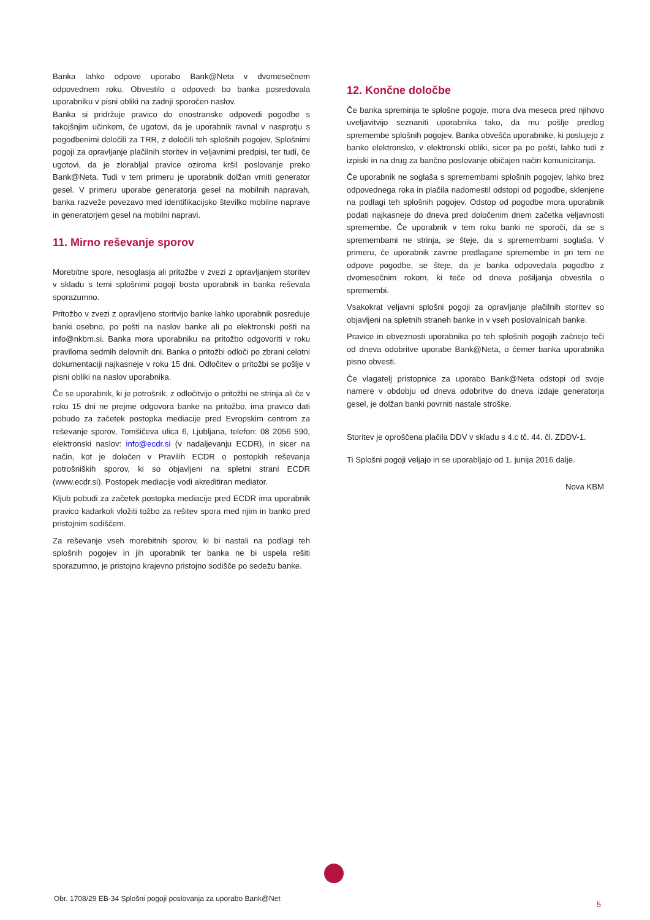Banka lahko odpove uporabo Bank@Neta v dvomesečnem odpovednem roku. Obvestilo o odpovedi bo banka posredovala uporabniku v pisni obliki na zadnji sporočen naslov.
Banka si pridržuje pravico do enostranske odpovedi pogodbe s takojšnjim učinkom, če ugotovi, da je uporabnik ravnal v nasprotju s pogodbenimi določili za TRR, z določili teh splošnih pogojev, Splošnimi pogoji za opravljanje plačilnih storitev in veljavnimi predpisi, ter tudi, če ugotovi, da je zlorabljal pravice oziroma kršil poslovanje preko Bank@Neta. Tudi v tem primeru je uporabnik dolžan vrniti generator gesel. V primeru uporabe generatorja gesel na mobilnih napravah, banka razveže povezavo med identifikacijsko številko mobilne naprave in generatorjem gesel na mobilni napravi.
11. Mirno reševanje sporov
Morebitne spore, nesoglasja ali pritožbe v zvezi z opravljanjem storitev v skladu s temi splošnimi pogoji bosta uporabnik in banka reševala sporazumno.
Pritožbo v zvezi z opravljeno storitvijo banke lahko uporabnik posreduje banki osebno, po pošti na naslov banke ali po elektronski pošti na info@nkbm.si. Banka mora uporabniku na pritožbo odgovoriti v roku praviloma sedmih delovnih dni. Banka o pritožbi odloči po zbrani celotni dokumentaciji najkasneje v roku 15 dni. Odločitev o pritožbi se pošlje v pisni obliki na naslov uporabnika.
Če se uporabnik, ki je potrošnik, z odločitvijo o pritožbi ne strinja ali če v roku 15 dni ne prejme odgovora banke na pritožbo, ima pravico dati pobudo za začetek postopka mediacije pred Evropskim centrom za reševanje sporov, Tomšičeva ulica 6, Ljubljana, telefon: 08 2056 590, elektronski naslov: info@ecdr.si (v nadaljevanju ECDR), in sicer na način, kot je določen v Pravilih ECDR o postopkih reševanja potrošniških sporov, ki so objavljeni na spletni strani ECDR (www.ecdr.si). Postopek mediacije vodi akreditiran mediator.
Kljub pobudi za začetek postopka mediacije pred ECDR ima uporabnik pravico kadarkoli vložiti tožbo za rešitev spora med njim in banko pred pristojnim sodiščem.
Za reševanje vseh morebitnih sporov, ki bi nastali na podlagi teh splošnih pogojev in jih uporabnik ter banka ne bi uspela rešiti sporazumno, je pristojno krajevno pristojno sodišče po sedežu banke.
12. Končne določbe
Če banka spreminja te splošne pogoje, mora dva meseca pred njihovo uveljavitvijo seznaniti uporabnika tako, da mu pošlje predlog spremembe splošnih pogojev. Banka obvešča uporabnike, ki poslujejo z banko elektronsko, v elektronski obliki, sicer pa po pošti, lahko tudi z izpiski in na drug za bančno poslovanje običajen način komuniciranja.
Če uporabnik ne soglaša s spremembami splošnih pogojev, lahko brez odpovednega roka in plačila nadomestil odstopi od pogodbe, sklenjene na podlagi teh splošnih pogojev. Odstop od pogodbe mora uporabnik podati najkasneje do dneva pred določenim dnem začetka veljavnosti spremembe. Če uporabnik v tem roku banki ne sporoči, da se s spremembami ne strinja, se šteje, da s spremembami soglaša. V primeru, če uporabnik zavrne predlagane spremembe in pri tem ne odpove pogodbe, se šteje, da je banka odpovedala pogodbo z dvomesečnim rokom, ki teče od dneva pošiljanja obvestila o spremembi.
Vsakokrat veljavni splošni pogoji za opravljanje plačilnih storitev so objavljeni na spletnih straneh banke in v vseh poslovalnicah banke.
Pravice in obveznosti uporabnika po teh splošnih pogojih začnejo teči od dneva odobritve uporabe Bank@Neta, o čemer banka uporabnika pisno obvesti.
Če vlagatelj pristopnice za uporabo Bank@Neta odstopi od svoje namere v obdobju od dneva odobritve do dneva izdaje generatorja gesel, je dolžan banki povrniti nastale stroške.
Storitev je oproščena plačila DDV v skladu s 4.c tč. 44. čl. ZDDV-1.
Ti Splošni pogoji veljajo in se uporabljajo od 1. junija 2016 dalje.
Nova KBM
Obr. 1708/29 EB-34 Splošni pogoji poslovanja za uporabo Bank@Net
5